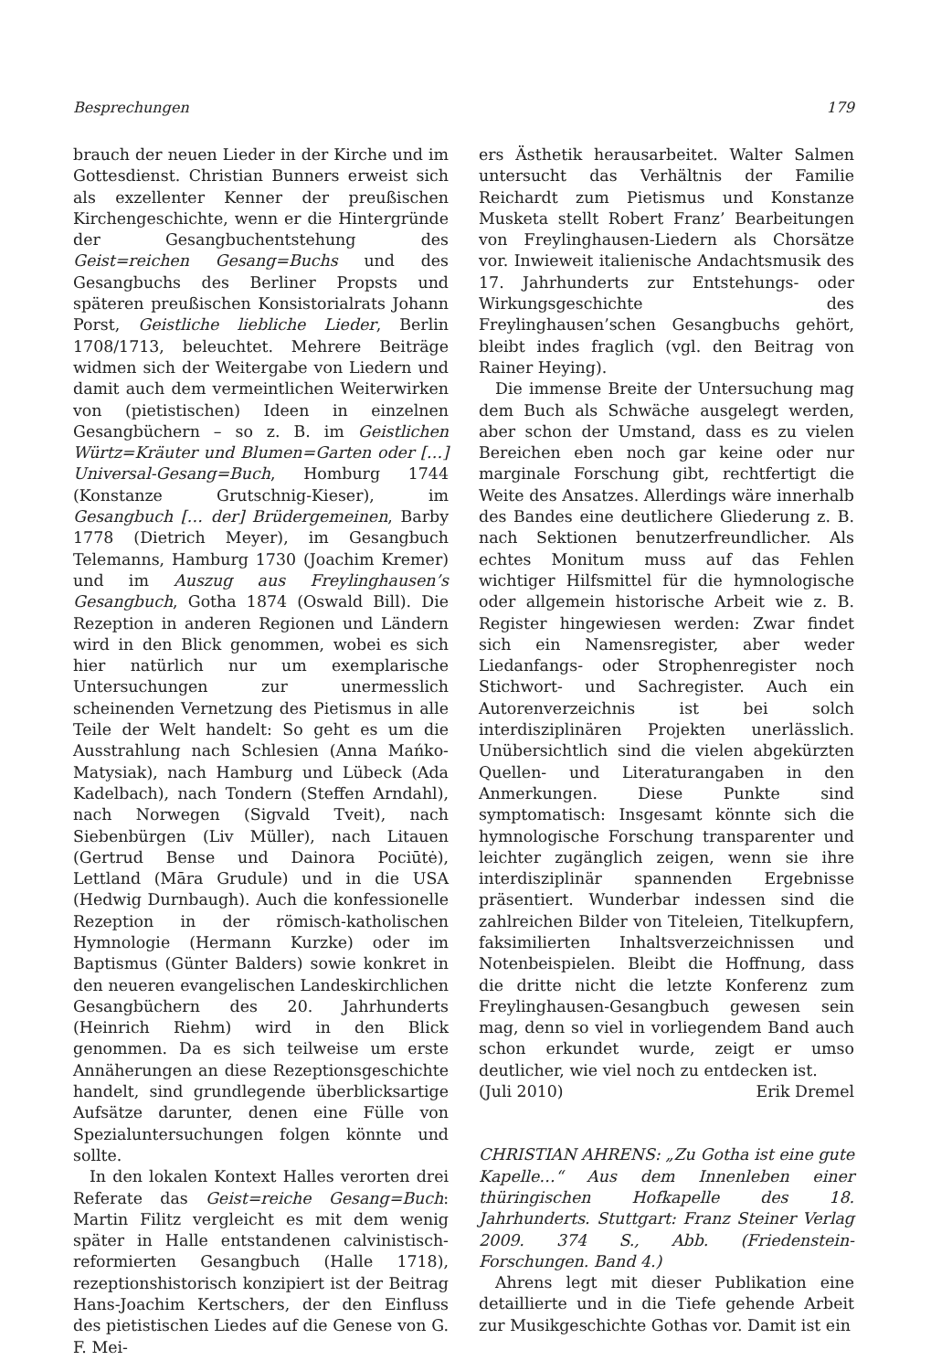Besprechungen 179
brauch der neuen Lieder in der Kirche und im Gottesdienst. Christian Bunners erweist sich als exzellenter Kenner der preußischen Kirchengeschichte, wenn er die Hintergründe der Gesangbuchentstehung des Geist=reichen Gesang=Buchs und des Gesangbuchs des Berliner Propsts und späteren preußischen Konsistorialrats Johann Porst, Geistliche liebliche Lieder, Berlin 1708/1713, beleuchtet. Mehrere Beiträge widmen sich der Weitergabe von Liedern und damit auch dem vermeintlichen Weiterwirken von (pietistischen) Ideen in einzelnen Gesangbüchern – so z. B. im Geistlichen Würtz=Kräuter und Blumen=Garten oder […] Universal-Gesang=Buch, Homburg 1744 (Konstanze Grutschnig-Kieser), im Gesangbuch [… der] Brüdergemeinen, Barby 1778 (Dietrich Meyer), im Gesangbuch Telemanns, Hamburg 1730 (Joachim Kremer) und im Auszug aus Freylinghausen’s Gesangbuch, Gotha 1874 (Oswald Bill). Die Rezeption in anderen Regionen und Ländern wird in den Blick genommen, wobei es sich hier natürlich nur um exemplarische Untersuchungen zur unermesslich scheinenden Vernetzung des Pietismus in alle Teile der Welt handelt: So geht es um die Ausstrahlung nach Schlesien (Anna Mańko-Matysiak), nach Hamburg und Lübeck (Ada Kadelbach), nach Tondern (Steffen Arndahl), nach Norwegen (Sigvald Tveit), nach Siebenbürgen (Liv Müller), nach Litauen (Gertrud Bense und Dainora Pociūtė), Lettland (Māra Grudule) und in die USA (Hedwig Durnbaugh). Auch die konfessionelle Rezeption in der römisch-katholischen Hymnologie (Hermann Kurzke) oder im Baptismus (Günter Balders) sowie konkret in den neueren evangelischen Landeskirchlichen Gesangbüchern des 20. Jahrhunderts (Heinrich Riehm) wird in den Blick genommen. Da es sich teilweise um erste Annäherungen an diese Rezeptionsgeschichte handelt, sind grundlegende überblicksartige Aufsätze darunter, denen eine Fülle von Spezialuntersuchungen folgen könnte und sollte.
In den lokalen Kontext Halles verorten drei Referate das Geist=reiche Gesang=Buch: Martin Filitz vergleicht es mit dem wenig später in Halle entstandenen calvinistisch-reformierten Gesangbuch (Halle 1718), rezeptionshistorisch konzipiert ist der Beitrag Hans-Joachim Kertschers, der den Einfluss des pietistischen Liedes auf die Genese von G. F. Mei-
ers Ästhetik herausarbeitet. Walter Salmen untersucht das Verhältnis der Familie Reichardt zum Pietismus und Konstanze Musketa stellt Robert Franz’ Bearbeitungen von Freylinghausen-Liedern als Chorsätze vor. Inwieweit italienische Andachtsmusik des 17. Jahrhunderts zur Entstehungs- oder Wirkungsgeschichte des Freylinghausen’schen Gesangbuchs gehört, bleibt indes fraglich (vgl. den Beitrag von Rainer Heying).
Die immense Breite der Untersuchung mag dem Buch als Schwäche ausgelegt werden, aber schon der Umstand, dass es zu vielen Bereichen eben noch gar keine oder nur marginale Forschung gibt, rechtfertigt die Weite des Ansatzes. Allerdings wäre innerhalb des Bandes eine deutlichere Gliederung z. B. nach Sektionen benutzerfreundlicher. Als echtes Monitum muss auf das Fehlen wichtiger Hilfsmittel für die hymnologische oder allgemein historische Arbeit wie z. B. Register hingewiesen werden: Zwar findet sich ein Namensregister, aber weder Liedanfangs- oder Strophenregister noch Stichwort- und Sachregister. Auch ein Autorenverzeichnis ist bei solch interdisziplinären Projekten unerlässlich. Unübersichtlich sind die vielen abgekürzten Quellen- und Literaturangaben in den Anmerkungen. Diese Punkte sind symptomatisch: Insgesamt könnte sich die hymnologische Forschung transparenter und leichter zugänglich zeigen, wenn sie ihre interdisziplinär spannenden Ergebnisse präsentiert. Wunderbar indessen sind die zahlreichen Bilder von Titeleien, Titelkupfern, faksimilierten Inhaltsverzeichnissen und Notenbeispielen. Bleibt die Hoffnung, dass die dritte nicht die letzte Konferenz zum Freylinghausen-Gesangbuch gewesen sein mag, denn so viel in vorliegendem Band auch schon erkundet wurde, zeigt er umso deutlicher, wie viel noch zu entdecken ist.
(Juli 2010) Erik Dremel
CHRISTIAN AHRENS: „Zu Gotha ist eine gute Kapelle…“ Aus dem Innenleben einer thüringischen Hofkapelle des 18. Jahrhunderts. Stuttgart: Franz Steiner Verlag 2009. 374 S., Abb. (Friedenstein-Forschungen. Band 4.)
Ahrens legt mit dieser Publikation eine detaillierte und in die Tiefe gehende Arbeit zur Musikgeschichte Gothas vor. Damit ist ein